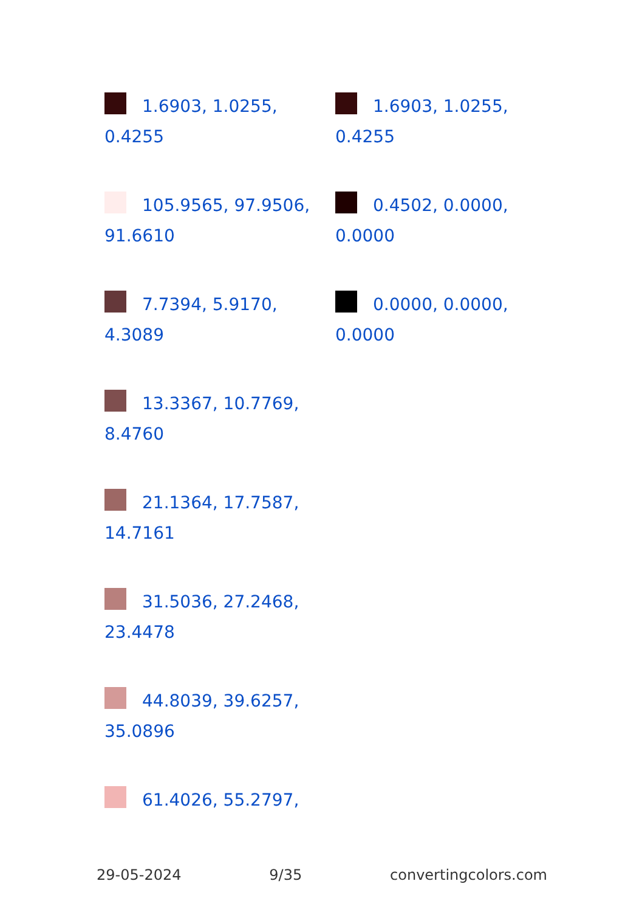1.6903, 1.0255, 0.4255
105.9565, 97.9506, 91.6610
7.7394, 5.9170, 4.3089
13.3367, 10.7769, 8.4760
21.1364, 17.7587, 14.7161
31.5036, 27.2468, 23.4478
44.8039, 39.6257, 35.0896
61.4026, 55.2797,
1.6903, 1.0255, 0.4255
0.4502, 0.0000, 0.0000
0.0000, 0.0000, 0.0000
29-05-2024 9/35 convertingcolors.com